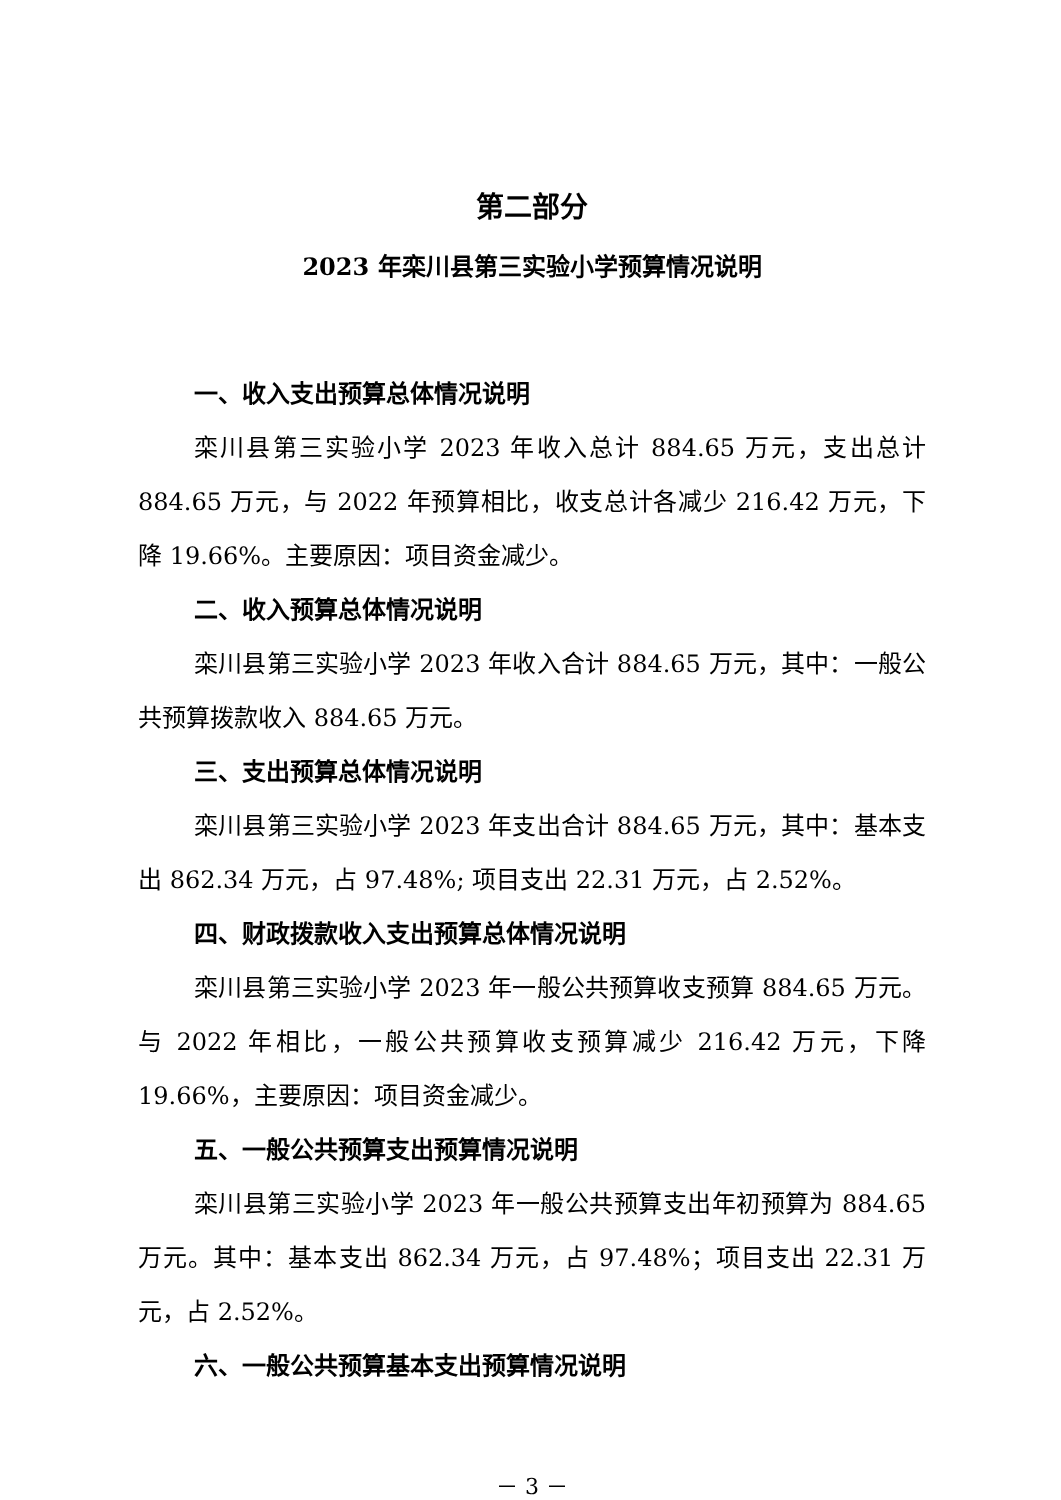第二部分
2023 年栾川县第三实验小学预算情况说明
一、收入支出预算总体情况说明
栾川县第三实验小学 2023 年收入总计 884.65 万元，支出总计 884.65 万元，与 2022 年预算相比，收支总计各减少 216.42 万元，下降 19.66%。主要原因：项目资金减少。
二、收入预算总体情况说明
栾川县第三实验小学 2023 年收入合计 884.65 万元，其中：一般公共预算拨款收入 884.65 万元。
三、支出预算总体情况说明
栾川县第三实验小学 2023 年支出合计 884.65 万元，其中：基本支出 862.34 万元，占 97.48%; 项目支出 22.31 万元，占 2.52%。
四、财政拨款收入支出预算总体情况说明
栾川县第三实验小学 2023 年一般公共预算收支预算 884.65 万元。与 2022 年相比，一般公共预算收支预算减少 216.42 万元，下降 19.66%，主要原因：项目资金减少。
五、一般公共预算支出预算情况说明
栾川县第三实验小学 2023 年一般公共预算支出年初预算为 884.65 万元。其中：基本支出 862.34 万元，占 97.48%；项目支出 22.31 万元，占 2.52%。
六、一般公共预算基本支出预算情况说明
－ 3 －